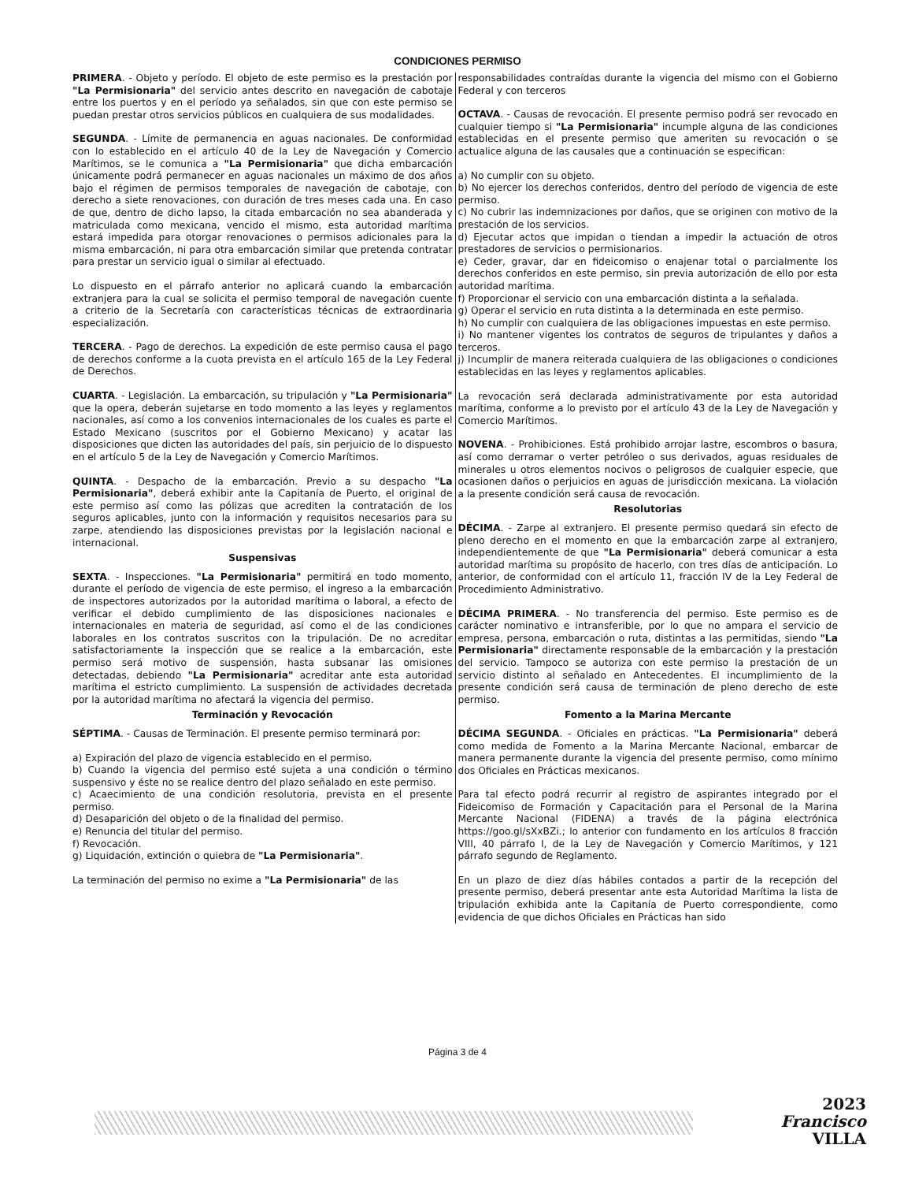CONDICIONES PERMISO
PRIMERA. - Objeto y período. El objeto de este permiso es la prestación por "La Permisionaria" del servicio antes descrito en navegación de cabotaje entre los puertos y en el período ya señalados, sin que con este permiso se puedan prestar otros servicios públicos en cualquiera de sus modalidades.
SEGUNDA. - Límite de permanencia en aguas nacionales. De conformidad con lo establecido en el artículo 40 de la Ley de Navegación y Comercio Marítimos, se le comunica a "La Permisionaria" que dicha embarcación únicamente podrá permanecer en aguas nacionales un máximo de dos años bajo el régimen de permisos temporales de navegación de cabotaje, con derecho a siete renovaciones, con duración de tres meses cada una. En caso de que, dentro de dicho lapso, la citada embarcación no sea abanderada y matriculada como mexicana, vencido el mismo, esta autoridad marítima estará impedida para otorgar renovaciones o permisos adicionales para la misma embarcación, ni para otra embarcación similar que pretenda contratar para prestar un servicio igual o similar al efectuado.
Lo dispuesto en el párrafo anterior no aplicará cuando la embarcación extranjera para la cual se solicita el permiso temporal de navegación cuente a criterio de la Secretaría con características técnicas de extraordinaria especialización.
TERCERA. - Pago de derechos. La expedición de este permiso causa el pago de derechos conforme a la cuota prevista en el artículo 165 de la Ley Federal de Derechos.
CUARTA. - Legislación. La embarcación, su tripulación y "La Permisionaria" que la opera, deberán sujetarse en todo momento a las leyes y reglamentos nacionales, así como a los convenios internacionales de los cuales es parte el Estado Mexicano (suscritos por el Gobierno Mexicano) y acatar las disposiciones que dicten las autoridades del país, sin perjuicio de lo dispuesto en el artículo 5 de la Ley de Navegación y Comercio Marítimos.
QUINTA. - Despacho de la embarcación. Previo a su despacho "La Permisionaria", deberá exhibir ante la Capitanía de Puerto, el original de este permiso así como las pólizas que acrediten la contratación de los seguros aplicables, junto con la información y requisitos necesarios para su zarpe, atendiendo las disposiciones previstas por la legislación nacional e internacional.
Suspensivas
SEXTA. - Inspecciones. "La Permisionaria" permitirá en todo momento, durante el período de vigencia de este permiso, el ingreso a la embarcación de inspectores autorizados por la autoridad marítima o laboral, a efecto de verificar el debido cumplimiento de las disposiciones nacionales e internacionales en materia de seguridad, así como el de las condiciones laborales en los contratos suscritos con la tripulación. De no acreditar satisfactoriamente la inspección que se realice a la embarcación, este permiso será motivo de suspensión, hasta subsanar las omisiones detectadas, debiendo "La Permisionaria" acreditar ante esta autoridad marítima el estricto cumplimiento. La suspensión de actividades decretada por la autoridad marítima no afectará la vigencia del permiso.
Terminación y Revocación
SÉPTIMA. - Causas de Terminación. El presente permiso terminará por:
a) Expiración del plazo de vigencia establecido en el permiso.
b) Cuando la vigencia del permiso esté sujeta a una condición o término suspensivo y éste no se realice dentro del plazo señalado en este permiso.
c) Acaecimiento de una condición resolutoria, prevista en el presente permiso.
d) Desaparición del objeto o de la finalidad del permiso.
e) Renuncia del titular del permiso.
f) Revocación.
g) Liquidación, extinción o quiebra de "La Permisionaria".
La terminación del permiso no exime a "La Permisionaria" de las
responsabilidades contraídas durante la vigencia del mismo con el Gobierno Federal y con terceros
OCTAVA. - Causas de revocación. El presente permiso podrá ser revocado en cualquier tiempo si "La Permisionaria" incumple alguna de las condiciones establecidas en el presente permiso que ameriten su revocación o se actualice alguna de las causales que a continuación se especifican:
a) No cumplir con su objeto.
b) No ejercer los derechos conferidos, dentro del período de vigencia de este permiso.
c) No cubrir las indemnizaciones por daños, que se originen con motivo de la prestación de los servicios.
d) Ejecutar actos que impidan o tiendan a impedir la actuación de otros prestadores de servicios o permisionarios.
e) Ceder, gravar, dar en fideicomiso o enajenar total o parcialmente los derechos conferidos en este permiso, sin previa autorización de ello por esta autoridad marítima.
f) Proporcionar el servicio con una embarcación distinta a la señalada.
g) Operar el servicio en ruta distinta a la determinada en este permiso.
h) No cumplir con cualquiera de las obligaciones impuestas en este permiso.
i) No mantener vigentes los contratos de seguros de tripulantes y daños a terceros.
j) Incumplir de manera reiterada cualquiera de las obligaciones o condiciones establecidas en las leyes y reglamentos aplicables.
La revocación será declarada administrativamente por esta autoridad marítima, conforme a lo previsto por el artículo 43 de la Ley de Navegación y Comercio Marítimos.
NOVENA. - Prohibiciones. Está prohibido arrojar lastre, escombros o basura, así como derramar o verter petróleo o sus derivados, aguas residuales de minerales u otros elementos nocivos o peligrosos de cualquier especie, que ocasionen daños o perjuicios en aguas de jurisdicción mexicana. La violación a la presente condición será causa de revocación.
Resolutorias
DÉCIMA. - Zarpe al extranjero. El presente permiso quedará sin efecto de pleno derecho en el momento en que la embarcación zarpe al extranjero, independientemente de que "La Permisionaria" deberá comunicar a esta autoridad marítima su propósito de hacerlo, con tres días de anticipación. Lo anterior, de conformidad con el artículo 11, fracción IV de la Ley Federal de Procedimiento Administrativo.
DÉCIMA PRIMERA. - No transferencia del permiso. Este permiso es de carácter nominativo e intransferible, por lo que no ampara el servicio de empresa, persona, embarcación o ruta, distintas a las permitidas, siendo "La Permisionaria" directamente responsable de la embarcación y la prestación del servicio. Tampoco se autoriza con este permiso la prestación de un servicio distinto al señalado en Antecedentes. El incumplimiento de la presente condición será causa de terminación de pleno derecho de este permiso.
Fomento a la Marina Mercante
DÉCIMA SEGUNDA. - Oficiales en prácticas. "La Permisionaria" deberá como medida de Fomento a la Marina Mercante Nacional, embarcar de manera permanente durante la vigencia del presente permiso, como mínimo dos Oficiales en Prácticas mexicanos.
Para tal efecto podrá recurrir al registro de aspirantes integrado por el Fideicomiso de Formación y Capacitación para el Personal de la Marina Mercante Nacional (FIDENA) a través de la página electrónica https://goo.gl/sXxBZi.; lo anterior con fundamento en los artículos 8 fracción VIII, 40 párrafo I, de la Ley de Navegación y Comercio Marítimos, y 121 párrafo segundo de Reglamento.
En un plazo de diez días hábiles contados a partir de la recepción del presente permiso, deberá presentar ante esta Autoridad Marítima la lista de tripulación exhibida ante la Capitanía de Puerto correspondiente, como evidencia de que dichos Oficiales en Prácticas han sido
Página 3 de 4
2023
Francisco
VILLA